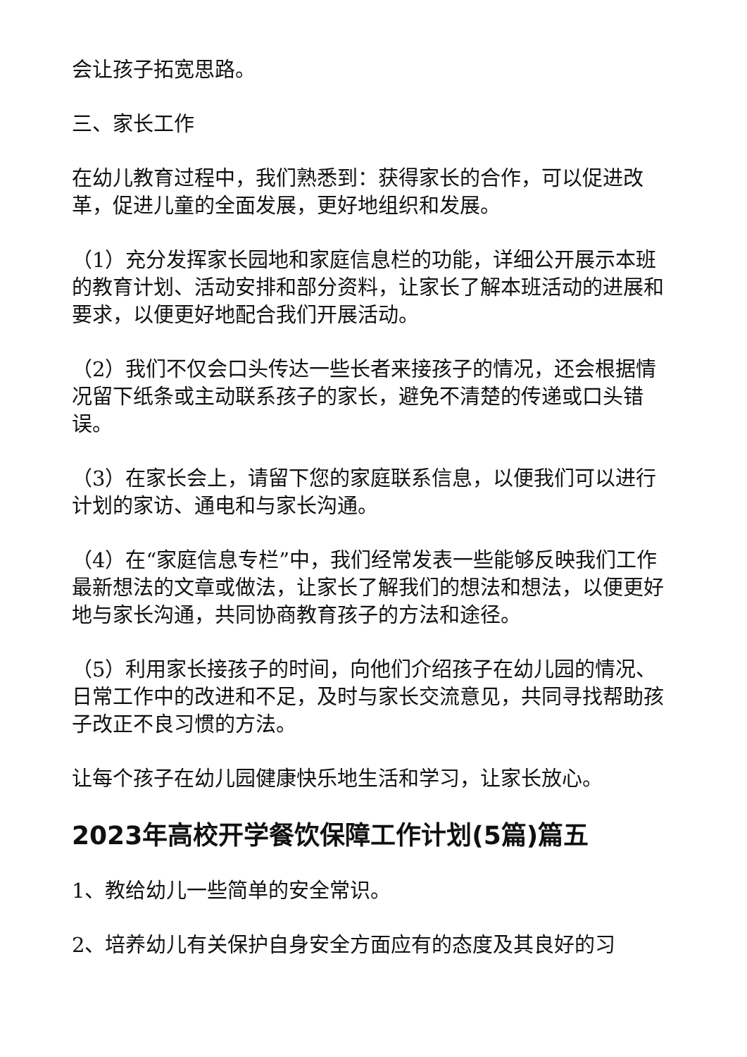会让孩子拓宽思路。
三、家长工作
在幼儿教育过程中，我们熟悉到：获得家长的合作，可以促进改革，促进儿童的全面发展，更好地组织和发展。
（1）充分发挥家长园地和家庭信息栏的功能，详细公开展示本班的教育计划、活动安排和部分资料，让家长了解本班活动的进展和要求，以便更好地配合我们开展活动。
（2）我们不仅会口头传达一些长者来接孩子的情况，还会根据情况留下纸条或主动联系孩子的家长，避免不清楚的传递或口头错误。
（3）在家长会上，请留下您的家庭联系信息，以便我们可以进行计划的家访、通电和与家长沟通。
（4）在“家庭信息专栏”中，我们经常发表一些能够反映我们工作最新想法的文章或做法，让家长了解我们的想法和想法，以便更好地与家长沟通，共同协商教育孩子的方法和途径。
（5）利用家长接孩子的时间，向他们介绍孩子在幼儿园的情况、日常工作中的改进和不足，及时与家长交流意见，共同寻找帮助孩子改正不良习惯的方法。
让每个孩子在幼儿园健康快乐地生活和学习，让家长放心。
2023年高校开学餐饮保障工作计划(5篇)篇五
1、教给幼儿一些简单的安全常识。
2、培养幼儿有关保护自身安全方面应有的态度及其良好的习